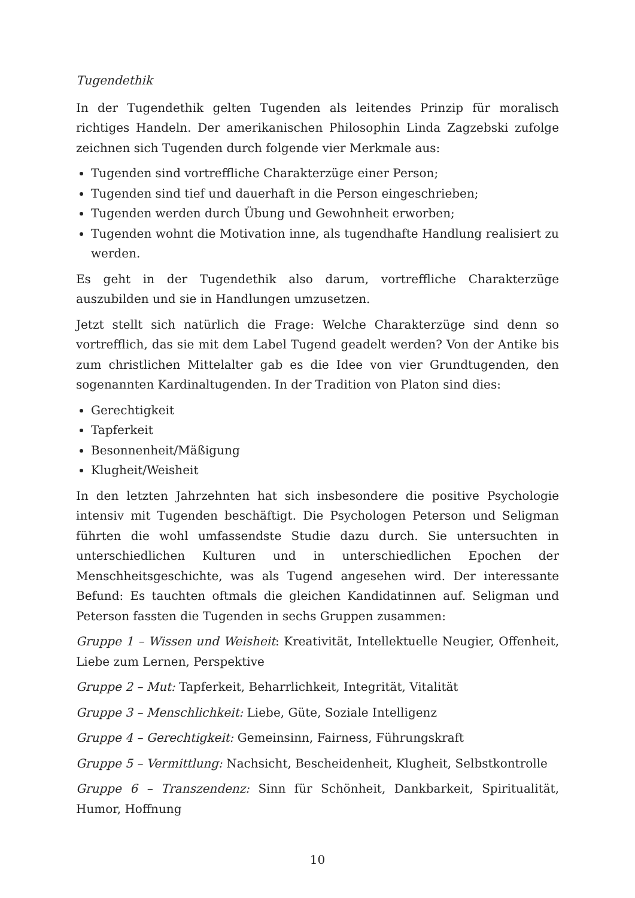Tugendethik
In der Tugendethik gelten Tugenden als leitendes Prinzip für moralisch richtiges Handeln. Der amerikanischen Philosophin Linda Zagzebski zufolge zeichnen sich Tugenden durch folgende vier Merkmale aus:
Tugenden sind vortreffliche Charakterzüge einer Person;
Tugenden sind tief und dauerhaft in die Person eingeschrieben;
Tugenden werden durch Übung und Gewohnheit erworben;
Tugenden wohnt die Motivation inne, als tugendhafte Handlung realisiert zu werden.
Es geht in der Tugendethik also darum, vortreffliche Charakterzüge auszubilden und sie in Handlungen umzusetzen.
Jetzt stellt sich natürlich die Frage: Welche Charakterzüge sind denn so vortrefflich, das sie mit dem Label Tugend geadelt werden? Von der Antike bis zum christlichen Mittelalter gab es die Idee von vier Grundtugenden, den sogenannten Kardinaltugenden. In der Tradition von Platon sind dies:
Gerechtigkeit
Tapferkeit
Besonnenheit/Mäßigung
Klugheit/Weisheit
In den letzten Jahrzehnten hat sich insbesondere die positive Psychologie intensiv mit Tugenden beschäftigt. Die Psychologen Peterson und Seligman führten die wohl umfassendste Studie dazu durch. Sie untersuchten in unterschiedlichen Kulturen und in unterschiedlichen Epochen der Menschheitsgeschichte, was als Tugend angesehen wird. Der interessante Befund: Es tauchten oftmals die gleichen Kandidatinnen auf. Seligman und Peterson fassten die Tugenden in sechs Gruppen zusammen:
Gruppe 1 – Wissen und Weisheit: Kreativität, Intellektuelle Neugier, Offenheit, Liebe zum Lernen, Perspektive
Gruppe 2 – Mut: Tapferkeit, Beharrlichkeit, Integrität, Vitalität
Gruppe 3 – Menschlichkeit: Liebe, Güte, Soziale Intelligenz
Gruppe 4 – Gerechtigkeit: Gemeinsinn, Fairness, Führungskraft
Gruppe 5 – Vermittlung: Nachsicht, Bescheidenheit, Klugheit, Selbstkontrolle
Gruppe 6 – Transzendenz: Sinn für Schönheit, Dankbarkeit, Spiritualität, Humor, Hoffnung
10